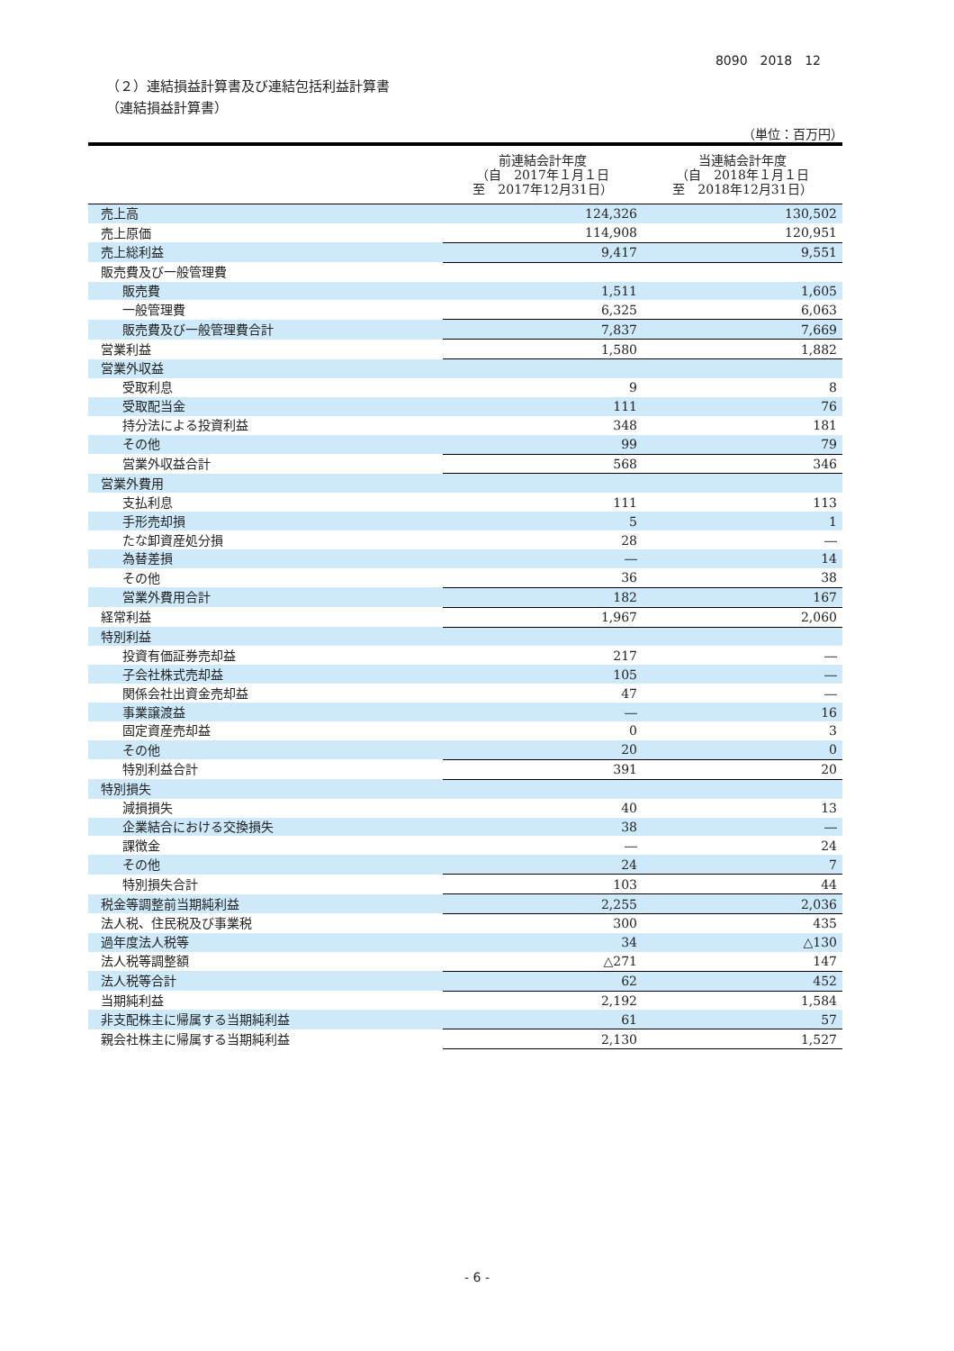8090　2018　12
（２）連結損益計算書及び連結包括利益計算書
（連結損益計算書）
（単位：百万円）
| | 前連結会計年度 （自 2017年１月１日 至 2017年12月31日） | 当連結会計年度 （自 2018年１月１日 至 2018年12月31日） |
| --- | --- | --- |
| 売上高 | 124,326 | 130,502 |
| 売上原価 | 114,908 | 120,951 |
| 売上総利益 | 9,417 | 9,551 |
| 販売費及び一般管理費 | | |
| 販売費 | 1,511 | 1,605 |
| 一般管理費 | 6,325 | 6,063 |
| 販売費及び一般管理費合計 | 7,837 | 7,669 |
| 営業利益 | 1,580 | 1,882 |
| 営業外収益 | | |
| 受取利息 | 9 | 8 |
| 受取配当金 | 111 | 76 |
| 持分法による投資利益 | 348 | 181 |
| その他 | 99 | 79 |
| 営業外収益合計 | 568 | 346 |
| 営業外費用 | | |
| 支払利息 | 111 | 113 |
| 手形売却損 | 5 | 1 |
| たな卸資産処分損 | 28 | ― |
| 為替差損 | ― | 14 |
| その他 | 36 | 38 |
| 営業外費用合計 | 182 | 167 |
| 経常利益 | 1,967 | 2,060 |
| 特別利益 | | |
| 投資有価証券売却益 | 217 | ― |
| 子会社株式売却益 | 105 | ― |
| 関係会社出資金売却益 | 47 | ― |
| 事業譲渡益 | ― | 16 |
| 固定資産売却益 | 0 | 3 |
| その他 | 20 | 0 |
| 特別利益合計 | 391 | 20 |
| 特別損失 | | |
| 減損損失 | 40 | 13 |
| 企業結合における交換損失 | 38 | ― |
| 課徴金 | ― | 24 |
| その他 | 24 | 7 |
| 特別損失合計 | 103 | 44 |
| 税金等調整前当期純利益 | 2,255 | 2,036 |
| 法人税、住民税及び事業税 | 300 | 435 |
| 過年度法人税等 | 34 | △130 |
| 法人税等調整額 | △271 | 147 |
| 法人税等合計 | 62 | 452 |
| 当期純利益 | 2,192 | 1,584 |
| 非支配株主に帰属する当期純利益 | 61 | 57 |
| 親会社株主に帰属する当期純利益 | 2,130 | 1,527 |
- 6 -